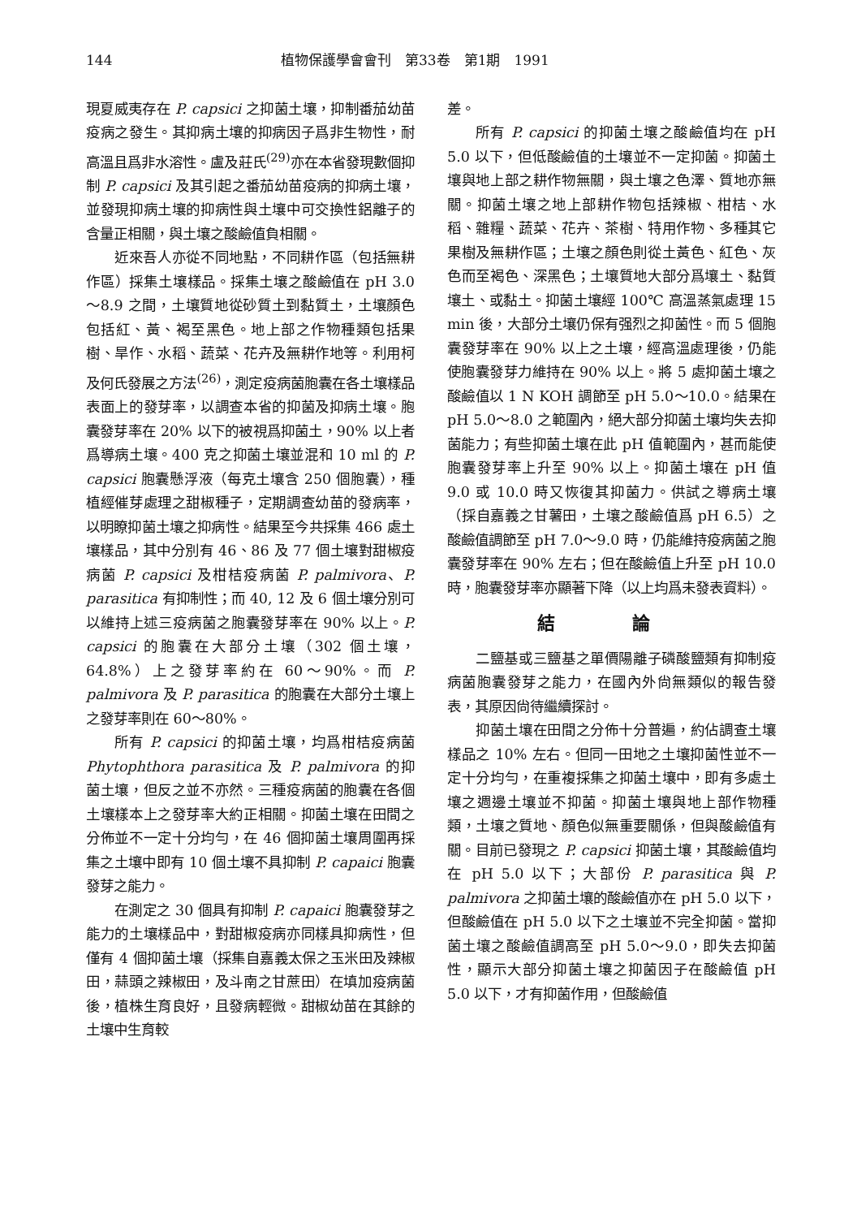144 植物保護學會會刊　第33卷　第1期　1991
現夏威夷存在 P. capsici 之抑菌土壤，抑制番茄幼苗疫病之發生。其抑病土壤的抑病因子爲非生物性，耐高溫且爲非水溶性。盧及莊氏<sup>(29)</sup>亦在本省發現數個抑制 P. capsici 及其引起之番茄幼苗疫病的抑病土壤，並發現抑病土壤的抑病性與土壤中可交換性鋁離子的含量正相關，與土壤之酸鹼值負相關。
近來吾人亦從不同地點，不同耕作區（包括無耕作區）採集土壤樣品。採集土壤之酸鹼值在 pH 3.0～8.9 之間，土壤質地從砂質土到黏質土，土壤顏色包括紅、黃、褐至黑色。地上部之作物種類包括果樹、旱作、水稻、蔬菜、花卉及無耕作地等。利用柯及何氏發展之方法<sup>(26)</sup>，測定疫病菌胞囊在各土壤樣品表面上的發芽率，以調查本省的抑菌及抑病土壤。胞囊發芽率在 20% 以下的被視爲抑菌土，90% 以上者爲導病土壤。400 克之抑菌土壤並混和 10 ml 的 P. capsici 胞囊懸浮液（每克土壤含 250 個胞囊），種植經催芽處理之甜椒種子，定期調查幼苗的發病率，以明瞭抑菌土壤之抑病性。結果至今共採集 466 處土壤樣品，其中分別有 46、86 及 77 個土壤對甜椒疫病菌 P. capsici 及柑桔疫病菌 P. palmivora、P. parasitica 有抑制性；而 40, 12 及 6 個土壤分別可以維持上述三疫病菌之胞囊發芽率在 90% 以上。P. capsici 的胞囊在大部分土壤（302 個土壤，64.8%）上之發芽率約在 60～90%。而 P. palmivora 及 P. parasitica 的胞囊在大部分土壤上之發芽率則在 60～80%。
所有 P. capsici 的抑菌土壤，均爲柑桔疫病菌 Phytophthora parasitica 及 P. palmivora 的抑菌土壤，但反之並不亦然。三種疫病菌的胞囊在各個土壤樣本上之發芽率大約正相關。抑菌土壤在田間之分佈並不一定十分均勻，在 46 個抑菌土壤周圍再採集之土壤中即有 10 個土壤不具抑制 P. capaici 胞囊發芽之能力。
在測定之 30 個具有抑制 P. capaici 胞囊發芽之能力的土壤樣品中，對甜椒疫病亦同樣具抑病性，但僅有 4 個抑菌土壤（採集自嘉義太保之玉米田及辣椒田，蒜頭之辣椒田，及斗南之甘蔗田）在填加疫病菌後，植株生育良好，且發病輕微。甜椒幼苗在其餘的土壤中生育較
差。
所有 P. capsici 的抑菌土壤之酸鹼值均在 pH 5.0 以下，但低酸鹼值的土壤並不一定抑菌。抑菌土壤與地上部之耕作物無關，與土壤之色澤、質地亦無關。抑菌土壤之地上部耕作物包括辣椒、柑桔、水稻、雜糧、蔬菜、花卉、茶樹、特用作物、多種其它果樹及無耕作區；土壤之顏色則從土黃色、紅色、灰色而至褐色、深黑色；土壤質地大部分爲壤土、黏質壤土、或黏土。抑菌土壤經 100℃ 高溫蒸氣處理 15 min 後，大部分土壤仍保有强烈之抑菌性。而 5 個胞囊發芽率在 90% 以上之土壤，經高溫處理後，仍能使胞囊發芽力維持在 90% 以上。將 5 處抑菌土壤之酸鹼值以 1 N KOH 調節至 pH 5.0～10.0。結果在 pH 5.0～8.0 之範圍內，絕大部分抑菌土壤均失去抑菌能力；有些抑菌土壤在此 pH 值範圍內，甚而能使胞囊發芽率上升至 90% 以上。抑菌土壤在 pH 值 9.0 或 10.0 時又恢復其抑菌力。供試之導病土壤（採自嘉義之甘薯田，土壤之酸鹼值爲 pH 6.5）之酸鹼值調節至 pH 7.0～9.0 時，仍能維持疫病菌之胞囊發芽率在 90% 左右；但在酸鹼值上升至 pH 10.0 時，胞囊發芽率亦顯著下降（以上均爲未發表資料）。
結 論
二鹽基或三鹽基之單價陽離子磷酸鹽類有抑制疫病菌胞囊發芽之能力，在國內外尙無類似的報告發表，其原因尙待繼續探討。
抑菌土壤在田間之分佈十分普遍，約佔調查土壤樣品之 10% 左右。但同一田地之土壤抑菌性並不一定十分均勻，在重複採集之抑菌土壤中，即有多處土壤之週邊土壤並不抑菌。抑菌土壤與地上部作物種類，土壤之質地、顏色似無重要關係，但與酸鹼值有關。目前已發現之 P. capsici 抑菌土壤，其酸鹼值均在 pH 5.0 以下；大部份 P. parasitica 與 P. palmivora 之抑菌土壤的酸鹼值亦在 pH 5.0 以下，但酸鹼值在 pH 5.0 以下之土壤並不完全抑菌。當抑菌土壤之酸鹼值調高至 pH 5.0～9.0，即失去抑菌性，顯示大部分抑菌土壤之抑菌因子在酸鹼值 pH 5.0 以下，才有抑菌作用，但酸鹼值